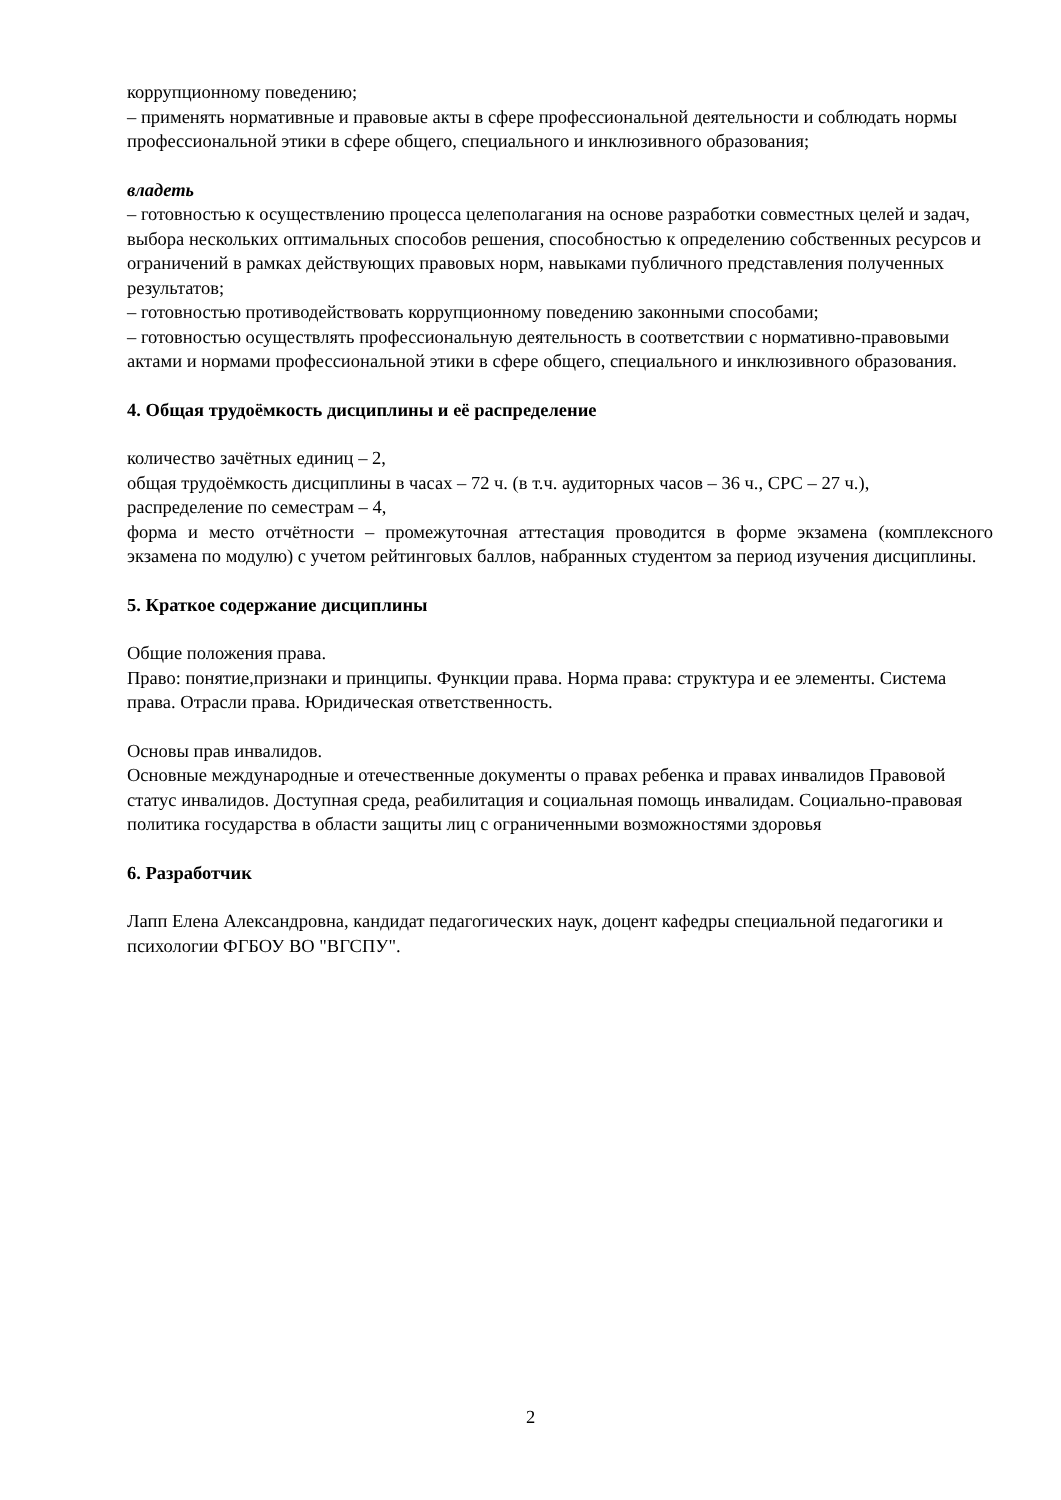коррупционному поведению;
– применять нормативные и правовые акты в сфере профессиональной деятельности и соблюдать нормы профессиональной этики в сфере общего, специального и инклюзивного образования;
владеть
– готовностью к осуществлению процесса целеполагания на основе разработки совместных целей и задач, выбора нескольких оптимальных способов решения, способностью к определению собственных ресурсов и ограничений в рамках действующих правовых норм, навыками публичного представления полученных результатов;
– готовностью противодействовать коррупционному поведению законными способами;
– готовностью осуществлять профессиональную деятельность в соответствии с нормативно-правовыми актами и нормами профессиональной этики в сфере общего, специального и инклюзивного образования.
4. Общая трудоёмкость дисциплины и её распределение
количество зачётных единиц – 2,
общая трудоёмкость дисциплины в часах – 72 ч. (в т.ч. аудиторных часов – 36 ч., СРС – 27 ч.),
распределение по семестрам – 4,
форма и место отчётности – промежуточная аттестация проводится в форме экзамена (комплексного экзамена по модулю) с учетом рейтинговых баллов, набранных студентом за период изучения дисциплины.
5. Краткое содержание дисциплины
Общие положения права.
Право: понятие,признаки и принципы. Функции права. Норма права: структура и ее элементы. Система права. Отрасли права. Юридическая ответственность.
Основы прав инвалидов.
Основные международные и отечественные документы о правах ребенка и правах инвалидов Правовой статус инвалидов. Доступная среда, реабилитация и социальная помощь инвалидам. Социально-правовая политика государства в области защиты лиц с ограниченными возможностями здоровья
6. Разработчик
Лапп Елена Александровна, кандидат педагогических наук, доцент кафедры специальной педагогики и психологии ФГБОУ ВО "ВГСПУ".
2